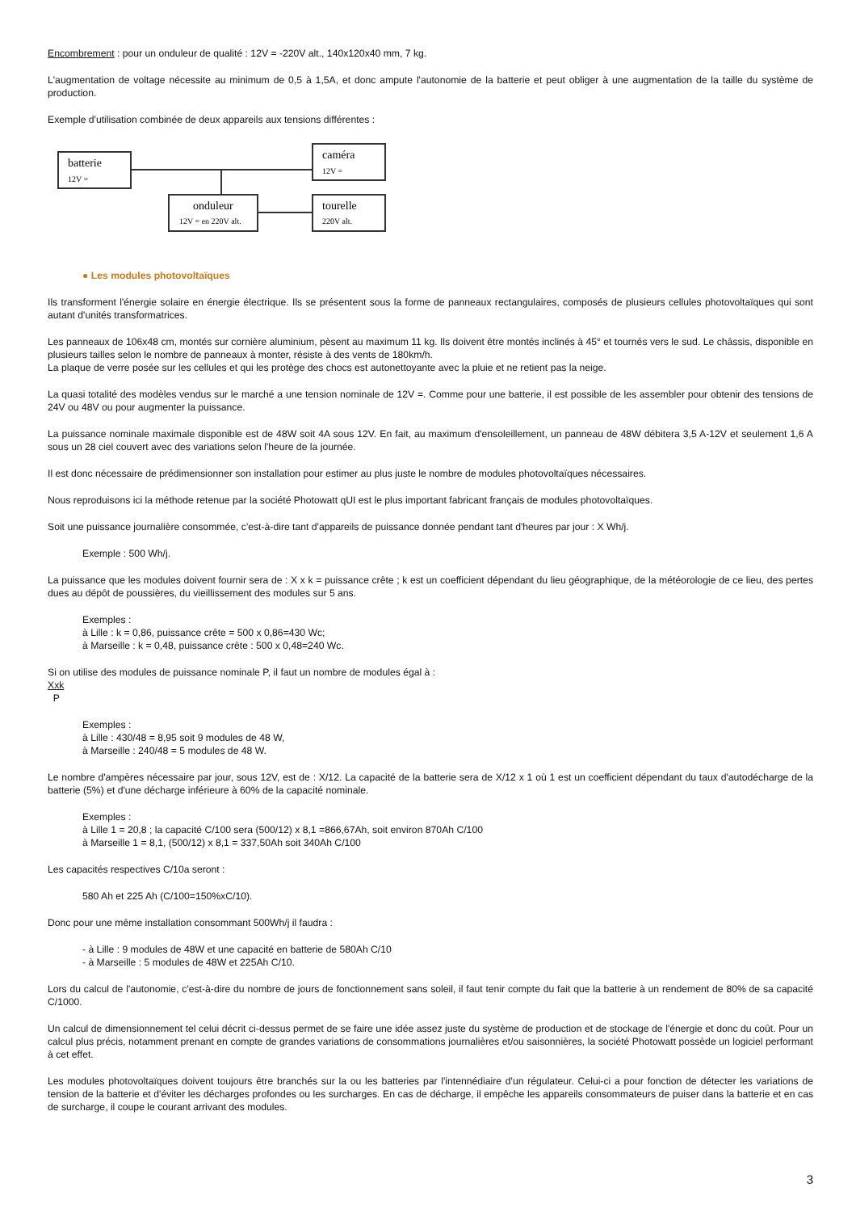Encombrement : pour un onduleur de qualité : 12V = -220V alt., 140x120x40 mm, 7 kg.
L'augmentation de voltage nécessite au minimum de 0,5 à 1,5A, et donc ampute l'autonomie de la batterie et peut obliger à une augmentation de la taille du système de production.
Exemple d'utilisation combinée de deux appareils aux tensions différentes :
batterie
12V =
caméra
12V =
onduleur
12V = en 220V alt.
tourelle
220V alt.
● Les modules photovoltaïques
Ils transforment l'énergie solaire en énergie électrique. Ils se présentent sous la forme de panneaux rectangulaires, composés de plusieurs cellules photovoltaïques qui sont autant d'unités transformatrices.
Les panneaux de 106x48 cm, montés sur cornière aluminium, pèsent au maximum 11 kg. Ils doivent être montés inclinés à 45° et tournés vers le sud. Le châssis, disponible en plusieurs tailles selon le nombre de panneaux à monter, résiste à des vents de 180km/h.
La plaque de verre posée sur les cellules et qui les protège des chocs est autonettoyante avec la pluie et ne retient pas la neige.
La quasi totalité des modèles vendus sur le marché a une tension nominale de 12V =. Comme pour une batterie, il est possible de les assembler pour obtenir des tensions de 24V ou 48V ou pour augmenter la puissance.
La puissance nominale maximale disponible est de 48W soit 4A sous 12V. En fait, au maximum d'ensoleillement, un panneau de 48W débitera 3,5 A-12V et seulement 1,6 A sous un 28 ciel couvert avec des variations selon l'heure de la journée.
Il est donc nécessaire de prédimensionner son installation pour estimer au plus juste le nombre de modules photovoltaïques nécessaires.
Nous reproduisons ici la méthode retenue par la société Photowatt qUI est le plus important fabricant français de modules photovoltaïques.
Soit une puissance journalière consommée, c'est-à-dire tant d'appareils de puissance donnée pendant tant d'heures par jour : X Wh/j.
Exemple : 500 Wh/j.
La puissance que les modules doivent fournir sera de : X x k = puissance crête ; k est un coefficient dépendant du lieu géographique, de la météorologie de ce lieu, des pertes dues au dépôt de poussières, du vieillissement des modules sur 5 ans.
Exemples :
à Lille : k = 0,86, puissance crête = 500 x 0,86=430 Wc;
à Marseille : k = 0,48, puissance crête : 500 x 0,48=240 Wc.
Si on utilise des modules de puissance nominale P, il faut un nombre de modules égal à :
Xxk
P
Exemples :
à Lille : 430/48 = 8,95 soit 9 modules de 48 W,
à Marseille : 240/48 = 5 modules de 48 W.
Le nombre d'ampères nécessaire par jour, sous 12V, est de : X/12. La capacité de la batterie sera de X/12 x 1 où 1 est un coefficient dépendant du taux d'autodécharge de la batterie (5%) et d'une décharge inférieure à 60% de la capacité nominale.
Exemples :
à Lille 1 = 20,8 ; la capacité C/100 sera (500/12) x 8,1 =866,67Ah, soit environ 870Ah C/100
à Marseille 1 = 8,1, (500/12) x 8,1 = 337,50Ah soit 340Ah C/100
Les capacités respectives C/10a seront :
580 Ah et 225 Ah (C/100=150%xC/10).
Donc pour une même installation consommant 500Wh/j il faudra :
- à Lille : 9 modules de 48W et une capacité en batterie de 580Ah C/10
- à Marseille : 5 modules de 48W et 225Ah C/10.
Lors du calcul de l'autonomie, c'est-à-dire du nombre de jours de fonctionnement sans soleil, il faut tenir compte du fait que la batterie à un rendement de 80% de sa capacité C/1000.
Un calcul de dimensionnement tel celui décrit ci-dessus permet de se faire une idée assez juste du système de production et de stockage de l'énergie et donc du coût. Pour un calcul plus précis, notamment prenant en compte de grandes variations de consommations journalières et/ou saisonnières, la société Photowatt possède un logiciel performant à cet effet.
Les modules photovoltaïques doivent toujours être branchés sur la ou les batteries par l'intennédiaire d'un régulateur. Celui-ci a pour fonction de détecter les variations de tension de la batterie et d'éviter les décharges profondes ou les surcharges. En cas de décharge, il empêche les appareils consommateurs de puiser dans la batterie et en cas de surcharge, il coupe le courant arrivant des modules.
3